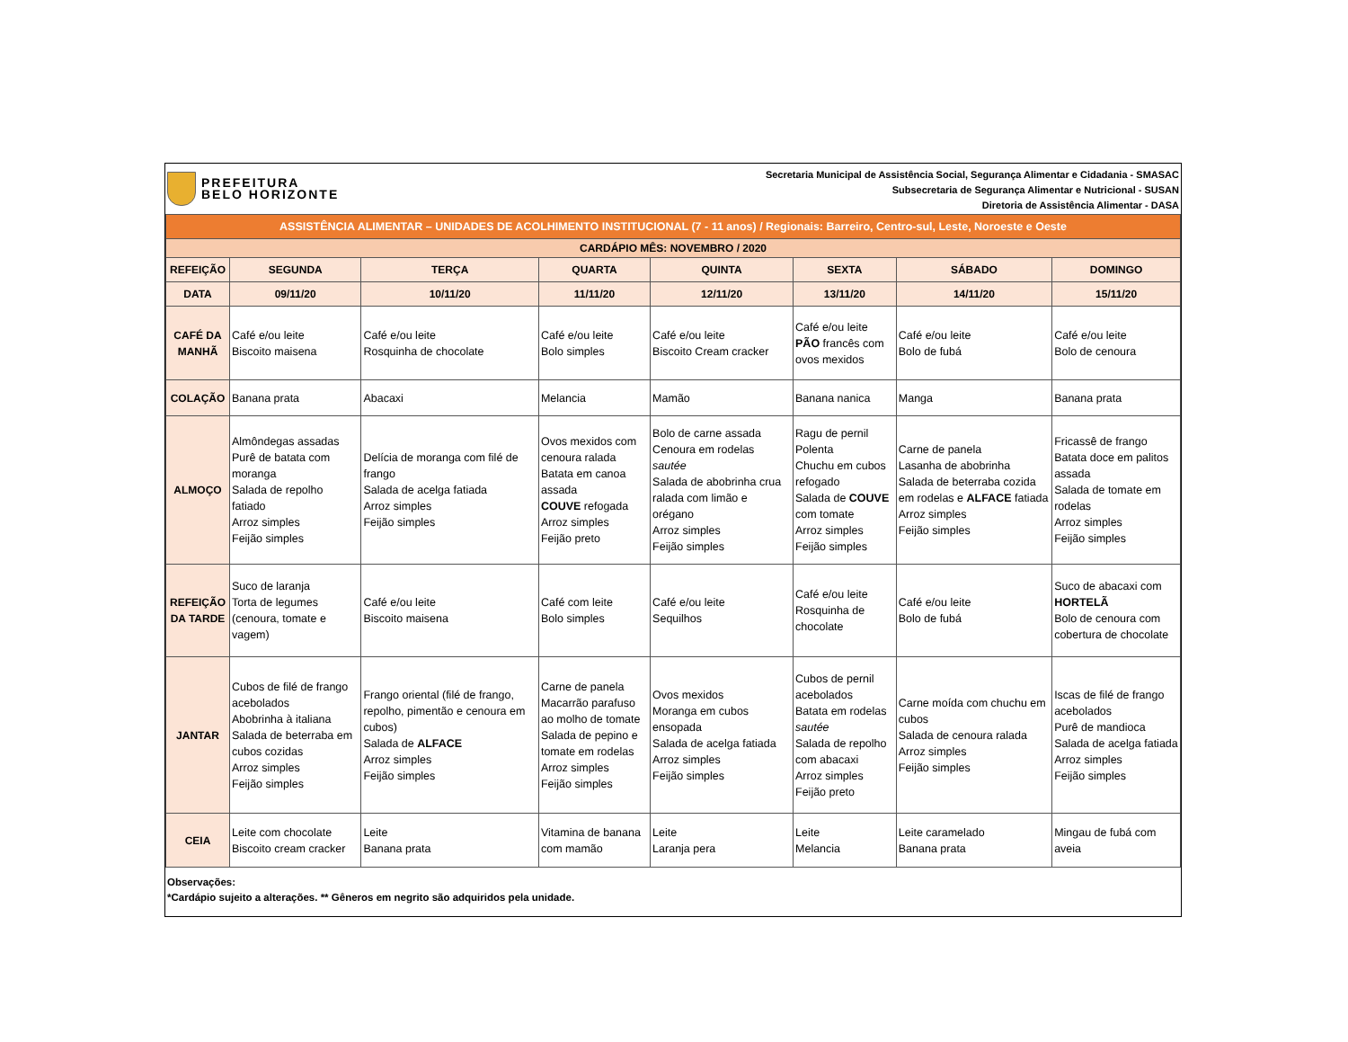PREFEITURA
BELO HORIZONTE
Secretaria Municipal de Assistência Social, Segurança Alimentar e Cidadania - SMASAC
Subsecretaria de Segurança Alimentar e Nutricional - SUSAN
Diretoria de Assistência Alimentar - DASA
| ASSISTÊNCIA ALIMENTAR – UNIDADES DE ACOLHIMENTO INSTITUCIONAL (7 - 11 anos) / Regionais: Barreiro, Centro-sul, Leste, Noroeste e Oeste | | | | | | | |
| CARDÁPIO MÊS: NOVEMBRO / 2020 | | | | | | | |
| REFEIÇÃO | SEGUNDA | TERÇA | QUARTA | QUINTA | SEXTA | SÁBADO | DOMINGO |
| DATA | 09/11/20 | 10/11/20 | 11/11/20 | 12/11/20 | 13/11/20 | 14/11/20 | 15/11/20 |
| CAFÉ DA MANHÃ | Café e/ou leite Biscoito maisena | Café e/ou leite Rosquinha de chocolate | Café e/ou leite Bolo simples | Café e/ou leite Biscoito Cream cracker | Café e/ou leite PÃO francês com ovos mexidos | Café e/ou leite Bolo de fubá | Café e/ou leite Bolo de cenoura |
| COLAÇÃO | Banana prata | Abacaxi | Melancia | Mamão | Banana nanica | Manga | Banana prata |
| ALMOÇO | Almôndegas assadas Purê de batata com moranga Salada de repolho fatiado Arroz simples Feijão simples | Delícia de moranga com filé de frango Salada de acelga fatiada Arroz simples Feijão simples | Ovos mexidos com cenoura ralada Batata em canoa assada COUVE refogada Arroz simples Feijão preto | Bolo de carne assada Cenoura em rodelas sautée Salada de abobrinha crua ralada com limão e orégano Arroz simples Feijão simples | Ragu de pernil Polenta Chuchu em cubos refogado Salada de COUVE com tomate Arroz simples Feijão simples | Carne de panela Lasanha de abobrinha Salada de beterraba cozida em rodelas e ALFACE fatiada Arroz simples Feijão simples | Fricassê de frango Batata doce em palitos assada Salada de tomate em rodelas Arroz simples Feijão simples |
| REFEIÇÃO DA TARDE | Suco de laranja Torta de legumes (cenoura, tomate e vagem) | Café e/ou leite Biscoito maisena | Café com leite Bolo simples | Café e/ou leite Sequilhos | Café e/ou leite Rosquinha de chocolate | Café e/ou leite Bolo de fubá | Suco de abacaxi com HORTELÃ Bolo de cenoura com cobertura de chocolate |
| JANTAR | Cubos de filé de frango acebolados Abobrinha à italiana Salada de beterraba em cubos cozidas Arroz simples Feijão simples | Frango oriental (filé de frango, repolho, pimentão e cenoura em cubos) Salada de ALFACE Arroz simples Feijão simples | Carne de panela Macarrão parafuso ao molho de tomate Salada de pepino e tomate em rodelas Arroz simples Feijão simples | Ovos mexidos Moranga em cubos ensopada Salada de acelga fatiada Arroz simples Feijão simples | Cubos de pernil acebolados Batata em rodelas sautée Salada de repolho com abacaxi Arroz simples Feijão preto | Carne moída com chuchu em cubos Salada de cenoura ralada Arroz simples Feijão simples | Iscas de filé de frango acebolados Purê de mandioca Salada de acelga fatiada Arroz simples Feijão simples |
| CEIA | Leite com chocolate Biscoito cream cracker | Leite Banana prata | Vitamina de banana com mamão | Leite Laranja pera | Leite Melancia | Leite caramelado Banana prata | Mingau de fubá com aveia |
Observações:
*Cardápio sujeito a alterações. ** Gêneros em negrito são adquiridos pela unidade.